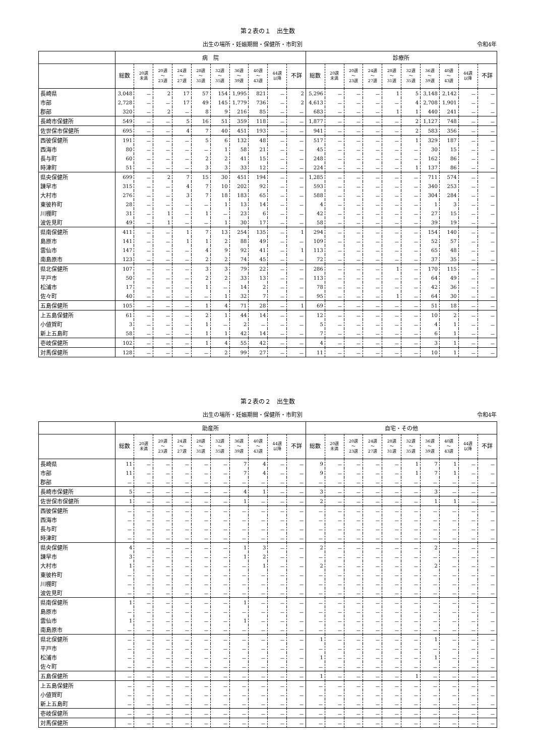第２表の１　出生数
出生の場所・妊娠期間・保健所・市町別 令和4年
| | 病 院 | | | | | | | | | | 診療所 | | | | | | | | | |
| --- | --- | --- | --- | --- | --- | --- | --- | --- | --- | --- | --- | --- | --- | --- | --- | --- | --- | --- | --- | --- |
| | 総数 | 20週 未満 | 20週 ～ 23週 | 24週 ～ 27週 | 28週 ～ 31週 | 32週 ～ 35週 | 36週 ～ 39週 | 40週 ～ 43週 | 44週 以降 | 不詳 | 総数 | 20週 未満 | 20週 ～ 23週 | 24週 ～ 27週 | 28週 ～ 31週 | 32週 ～ 35週 | 36週 ～ 39週 | 40週 ～ 43週 | 44週 以降 | 不詳 |
| 長崎県 | 3,048 | － | 2 | 17 | 57 | 154 | 1,995 | 821 | － | 2 | 5,296 | － | － | － | 1 | 5 | 3,148 | 2,142 | － | － |
| 市部 | 2,728 | － | － | 17 | 49 | 145 | 1,779 | 736 | － | 2 | 4,613 | － | － | － | － | 4 | 2,708 | 1,901 | － | － |
| 郡部 | 320 | － | 2 | － | 8 | 9 | 216 | 85 | － | － | 683 | － | － | － | 1 | 1 | 440 | 241 | － | － |
| 長崎市保健所 | 549 | － | － | 5 | 16 | 51 | 359 | 118 | － | － | 1,877 | － | － | － | － | 2 | 1,127 | 748 | － | － |
| 佐世保市保健所 | 695 | － | － | 4 | 7 | 40 | 451 | 193 | － | － | 941 | － | － | － | － | 2 | 583 | 356 | － | － |
| 西彼保健所 | 191 | － | － | － | 5 | 6 | 132 | 48 | － | － | 517 | － | － | － | － | 1 | 329 | 187 | － | － |
| 西海市 | 80 | － | － | － | － | 1 | 58 | 21 | － | － | 45 | － | － | － | － | － | 30 | 15 | － | － |
| 長与町 | 60 | － | － | － | 2 | 2 | 41 | 15 | － | － | 248 | － | － | － | － | － | 162 | 86 | － | － |
| 時津町 | 51 | － | － | － | 3 | 3 | 33 | 12 | － | － | 224 | － | － | － | － | 1 | 137 | 86 | － | － |
| 県央保健所 | 699 | － | 2 | 7 | 15 | 30 | 451 | 194 | － | － | 1,285 | － | － | － | － | － | 711 | 574 | － | － |
| 諫早市 | 315 | － | － | 4 | 7 | 10 | 202 | 92 | － | － | 593 | － | － | － | － | － | 340 | 253 | － | － |
| 大村市 | 276 | － | － | 3 | 7 | 18 | 183 | 65 | － | － | 588 | － | － | － | － | － | 304 | 284 | － | － |
| 東彼杵町 | 28 | － | － | － | － | 1 | 13 | 14 | － | － | 4 | － | － | － | － | － | 1 | 3 | － | － |
| 川棚町 | 31 | － | 1 | － | 1 | － | 23 | 6 | － | － | 42 | － | － | － | － | － | 27 | 15 | － | － |
| 波佐見町 | 49 | － | 1 | － | － | 1 | 30 | 17 | － | － | 58 | － | － | － | － | － | 39 | 19 | － | － |
| 県南保健所 | 411 | － | － | 1 | 7 | 13 | 254 | 135 | － | 1 | 294 | － | － | － | － | － | 154 | 140 | － | － |
| 島原市 | 141 | － | － | 1 | 1 | 2 | 88 | 49 | － | － | 109 | － | － | － | － | － | 52 | 57 | － | － |
| 雲仙市 | 147 | － | － | － | 4 | 9 | 92 | 41 | － | 1 | 113 | － | － | － | － | － | 65 | 48 | － | － |
| 南島原市 | 123 | － | － | － | 2 | 2 | 74 | 45 | － | － | 72 | － | － | － | － | － | 37 | 35 | － | － |
| 県北保健所 | 107 | － | － | － | 3 | 3 | 79 | 22 | － | － | 286 | － | － | － | 1 | － | 170 | 115 | － | － |
| 平戸市 | 50 | － | － | － | 2 | 2 | 33 | 13 | － | － | 113 | － | － | － | － | － | 64 | 49 | － | － |
| 松浦市 | 17 | － | － | － | 1 | － | 14 | 2 | － | － | 78 | － | － | － | － | － | 42 | 36 | － | － |
| 佐々町 | 40 | － | － | － | － | 1 | 32 | 7 | － | － | 95 | － | － | － | 1 | － | 64 | 30 | － | － |
| 五島保健所 | 105 | － | － | － | 1 | 4 | 71 | 28 | － | 1 | 69 | － | － | － | － | － | 51 | 18 | － | － |
| 上五島保健所 | 61 | － | － | － | 2 | 1 | 44 | 14 | － | － | 12 | － | － | － | － | － | 10 | 2 | － | － |
| 小値賀町 | 3 | － | － | － | 1 | － | 2 | － | － | － | 5 | － | － | － | － | － | 4 | 1 | － | － |
| 新上五島町 | 58 | － | － | － | 1 | 1 | 42 | 14 | － | － | 7 | － | － | － | － | － | 6 | 1 | － | － |
| 壱岐保健所 | 102 | － | － | － | 1 | 4 | 55 | 42 | － | － | 4 | － | － | － | － | － | 3 | 1 | － | － |
| 対馬保健所 | 128 | － | － | － | － | 2 | 99 | 27 | － | － | 11 | － | － | － | － | － | 10 | 1 | － | － |
第２表の２　出生数
出生の場所・妊娠期間・保健所・市町別 令和4年
| | 助産所 | | | | | | | | | | 自宅・その他 | | | | | | | | | |
| --- | --- | --- | --- | --- | --- | --- | --- | --- | --- | --- | --- | --- | --- | --- | --- | --- | --- | --- | --- | --- |
| | 総数 | 20週 未満 | 20週 ～ 23週 | 24週 ～ 27週 | 28週 ～ 31週 | 32週 ～ 35週 | 36週 ～ 39週 | 40週 ～ 43週 | 44週 以降 | 不詳 | 総数 | 20週 未満 | 20週 ～ 23週 | 24週 ～ 27週 | 28週 ～ 31週 | 32週 ～ 35週 | 36週 ～ 39週 | 40週 ～ 43週 | 44週 以降 | 不詳 |
| 長崎県 | 11 | － | － | － | － | － | 7 | 4 | － | － | 9 | － | － | － | － | 1 | 7 | 1 | － | － |
| 市部 | 11 | － | － | － | － | － | 7 | 4 | － | － | 9 | － | － | － | － | 1 | 7 | 1 | － | － |
| 郡部 | － | － | － | － | － | － | － | － | － | － | － | － | － | － | － | － | － | － | － | － |
| 長崎市保健所 | 5 | － | － | － | － | － | 4 | 1 | － | － | 3 | － | － | － | － | － | 3 | － | － | － |
| 佐世保市保健所 | 1 | － | － | － | － | － | 1 | － | － | － | 2 | － | － | － | － | － | 1 | 1 | － | － |
| 西彼保健所 | － | － | － | － | － | － | － | － | － | － | － | － | － | － | － | － | － | － | － | － |
| 西海市 | － | － | － | － | － | － | － | － | － | － | － | － | － | － | － | － | － | － | － | － |
| 長与町 | － | － | － | － | － | － | － | － | － | － | － | － | － | － | － | － | － | － | － | － |
| 時津町 | － | － | － | － | － | － | － | － | － | － | － | － | － | － | － | － | － | － | － | － |
| 県央保健所 | 4 | － | － | － | － | － | 1 | 3 | － | － | 2 | － | － | － | － | － | 2 | － | － | － |
| 諫早市 | 3 | － | － | － | － | － | 1 | 2 | － | － | － | － | － | － | － | － | － | － | － | － |
| 大村市 | 1 | － | － | － | － | － | － | 1 | － | － | 2 | － | － | － | － | － | 2 | － | － | － |
| 東彼杵町 | － | － | － | － | － | － | － | － | － | － | － | － | － | － | － | － | － | － | － | － |
| 川棚町 | － | － | － | － | － | － | － | － | － | － | － | － | － | － | － | － | － | － | － | － |
| 波佐見町 | － | － | － | － | － | － | － | － | － | － | － | － | － | － | － | － | － | － | － | － |
| 県南保健所 | 1 | － | － | － | － | － | 1 | － | － | － | － | － | － | － | － | － | － | － | － | － |
| 島原市 | － | － | － | － | － | － | － | － | － | － | － | － | － | － | － | － | － | － | － | － |
| 雲仙市 | 1 | － | － | － | － | － | 1 | － | － | － | － | － | － | － | － | － | － | － | － | － |
| 南島原市 | － | － | － | － | － | － | － | － | － | － | － | － | － | － | － | － | － | － | － | － |
| 県北保健所 | － | － | － | － | － | － | － | － | － | － | 1 | － | － | － | － | － | 1 | － | － | － |
| 平戸市 | － | － | － | － | － | － | － | － | － | － | － | － | － | － | － | － | － | － | － | － |
| 松浦市 | － | － | － | － | － | － | － | － | － | － | 1 | － | － | － | － | － | 1 | － | － | － |
| 佐々町 | － | － | － | － | － | － | － | － | － | － | － | － | － | － | － | － | － | － | － | － |
| 五島保健所 | － | － | － | － | － | － | － | － | － | － | 1 | － | － | － | － | 1 | － | － | － | － |
| 上五島保健所 | － | － | － | － | － | － | － | － | － | － | － | － | － | － | － | － | － | － | － | － |
| 小値賀町 | － | － | － | － | － | － | － | － | － | － | － | － | － | － | － | － | － | － | － | － |
| 新上五島町 | － | － | － | － | － | － | － | － | － | － | － | － | － | － | － | － | － | － | － | － |
| 壱岐保健所 | － | － | － | － | － | － | － | － | － | － | － | － | － | － | － | － | － | － | － | － |
| 対馬保健所 | － | － | － | － | － | － | － | － | － | － | － | － | － | － | － | － | － | － | － | － |